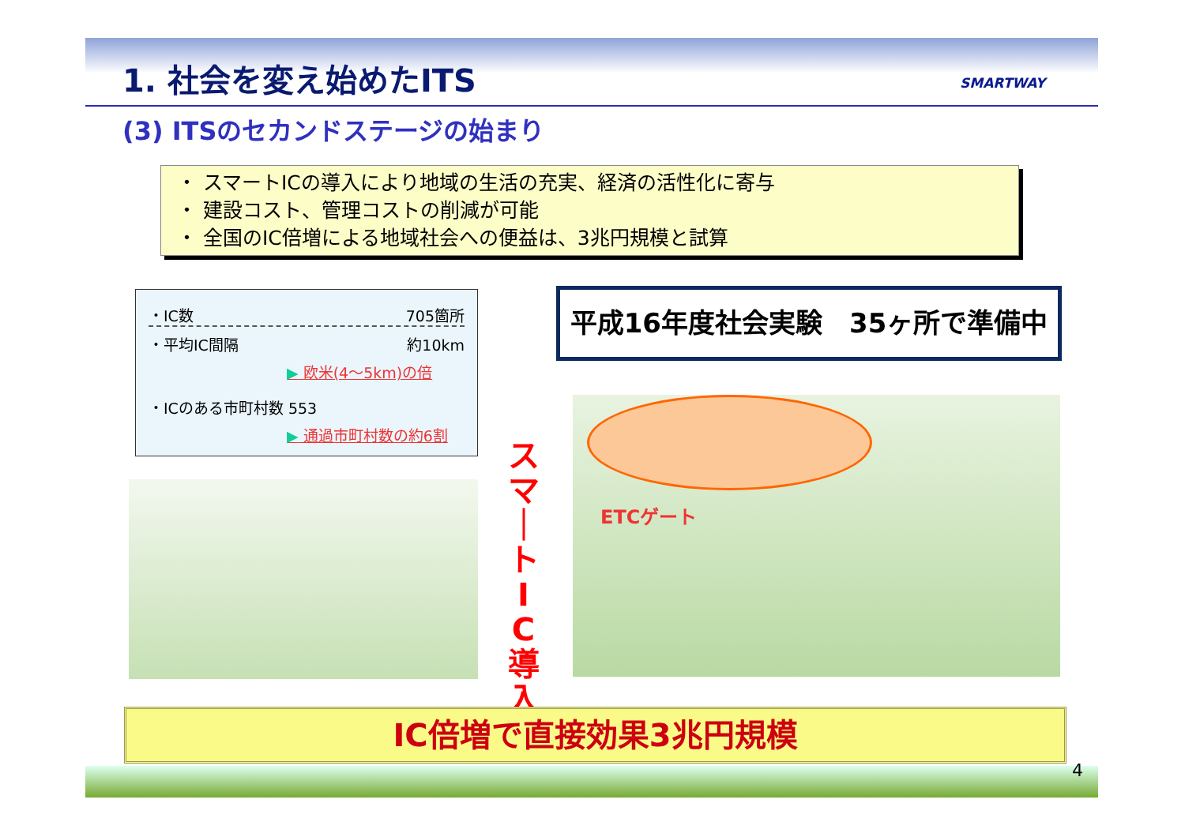1. 社会を変え始めたITS SMARTWAY
(3) ITSのセカンドステージの始まり
・ スマートICの導入により地域の生活の充実、経済の活性化に寄与
・ 建設コスト、管理コストの削減が可能
・ 全国のIC倍増による地域社会への便益は、3兆円規模と試算
・IC数 705箇所
・平均IC間隔 約10km
▶ 欧米(4～5km)の倍
・ICのある市町村数 553
▶ 通過市町村数の約6割
平成16年度社会実験　35ヶ所で準備中
ETCゲート
ス マ ｜ ト I C 導 入
IC倍増で直接効果3兆円規模
4